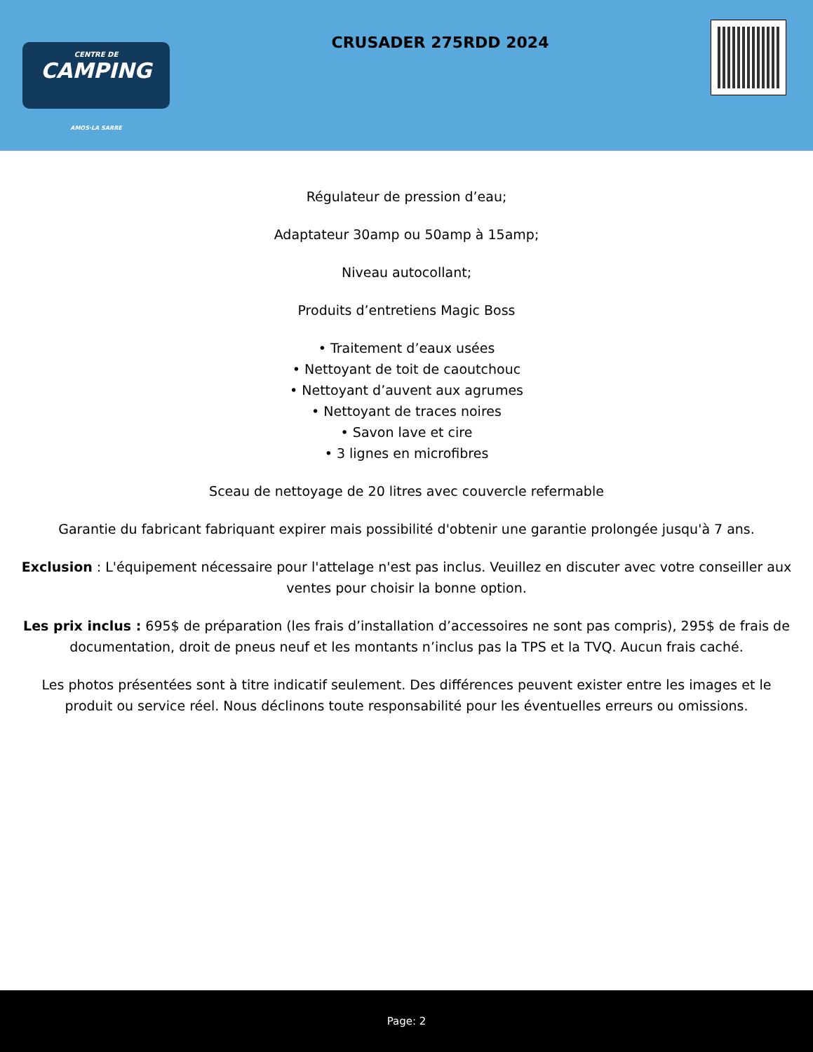CENTRE DE
CAMPING
AMOS·LA SARRE
CRUSADER 275RDD 2024
Régulateur de pression d’eau;
Adaptateur 30amp ou 50amp à 15amp;
Niveau autocollant;
Produits d’entretiens Magic Boss
• Traitement d’eaux usées
• Nettoyant de toit de caoutchouc
• Nettoyant d’auvent aux agrumes
• Nettoyant de traces noires
• Savon lave et cire
• 3 lignes en microfibres
Sceau de nettoyage de 20 litres avec couvercle refermable
Garantie du fabricant fabriquant expirer mais possibilité d'obtenir une garantie prolongée jusqu'à 7 ans.
Exclusion : L'équipement nécessaire pour l'attelage n'est pas inclus. Veuillez en discuter avec votre conseiller aux ventes pour choisir la bonne option.
Les prix inclus : 695$ de préparation (les frais d’installation d’accessoires ne sont pas compris), 295$ de frais de documentation, droit de pneus neuf et les montants n’inclus pas la TPS et la TVQ. Aucun frais caché.
Les photos présentées sont à titre indicatif seulement. Des différences peuvent exister entre les images et le produit ou service réel. Nous déclinons toute responsabilité pour les éventuelles erreurs ou omissions.
Page: 2